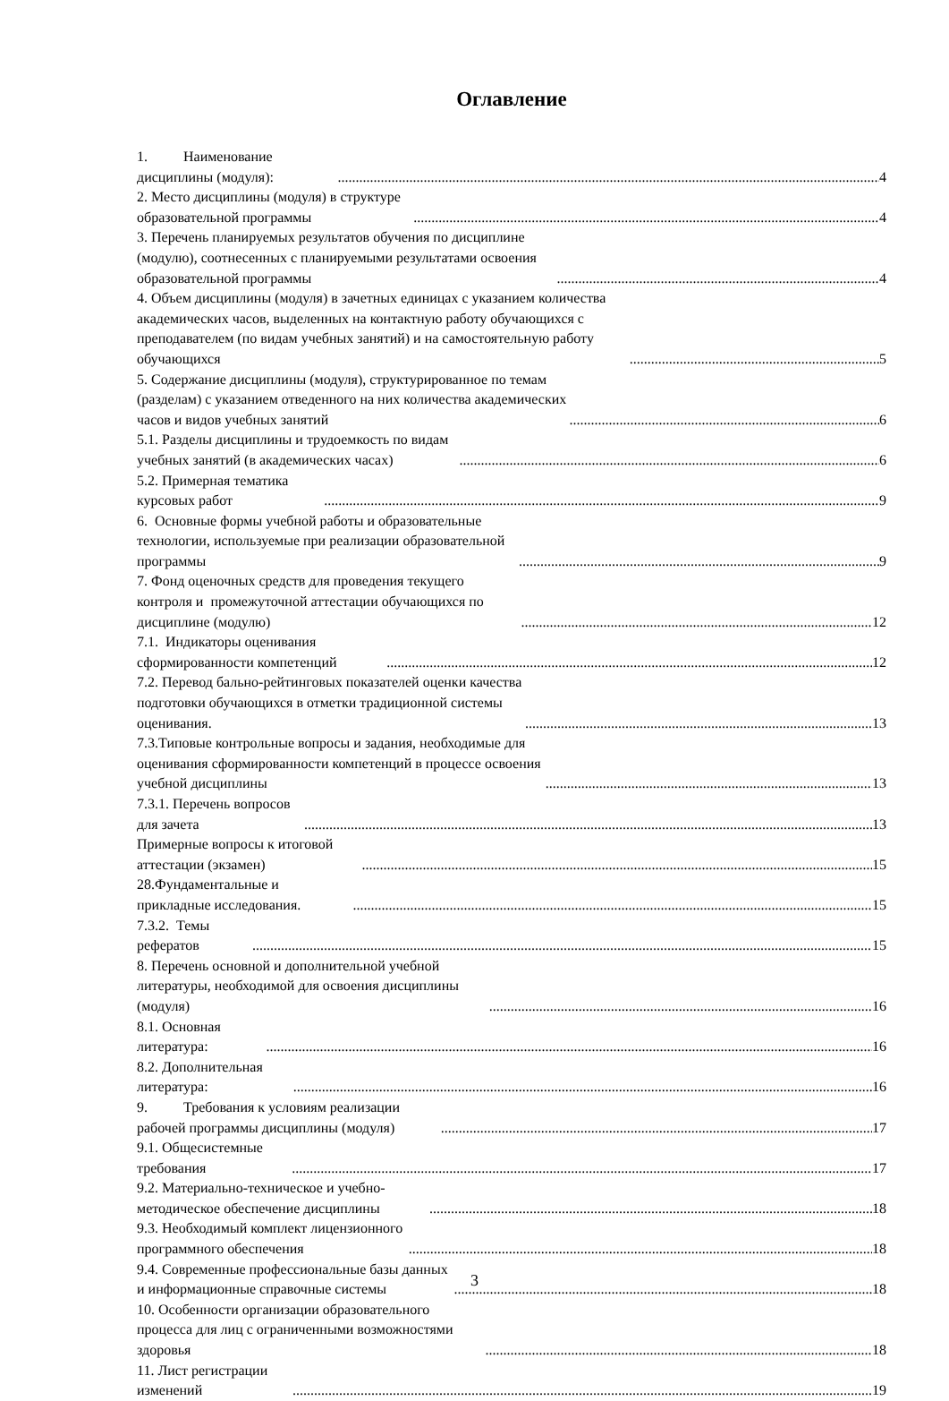Оглавление
1. Наименование дисциплины (модуля): 4
2. Место дисциплины (модуля) в структуре образовательной программы 4
3. Перечень планируемых результатов обучения по дисциплине (модулю), соотнесенных с планируемыми результатами освоения образовательной программы 4
4. Объем дисциплины (модуля) в зачетных единицах с указанием количества академических часов, выделенных на контактную работу обучающихся с преподавателем (по видам учебных занятий) и на самостоятельную работу обучающихся 5
5. Содержание дисциплины (модуля), структурированное по темам (разделам) с указанием отведенного на них количества академических часов и видов учебных занятий 6
5.1. Разделы дисциплины и трудоемкость по видам учебных занятий (в академических часах) 6
5.2. Примерная тематика курсовых работ 9
6. Основные формы учебной работы и образовательные технологии, используемые при реализации образовательной программы 9
7. Фонд оценочных средств для проведения текущего контроля и промежуточной аттестации обучающихся по дисциплине (модулю) 12
7.1. Индикаторы оценивания сформированности компетенций 12
7.2. Перевод бально-рейтинговых показателей оценки качества подготовки обучающихся в отметки традиционной системы оценивания. 13
7.3.Типовые контрольные вопросы и задания, необходимые для оценивания сформированности компетенций в процессе освоения учебной дисциплины 13
7.3.1. Перечень вопросов для зачета 13
Примерные вопросы к итоговой аттестации (экзамен) 15
28.Фундаментальные и прикладные исследования. 15
7.3.2. Темы рефератов 15
8. Перечень основной и дополнительной учебной литературы, необходимой для освоения дисциплины (модуля) 16
8.1. Основная литература: 16
8.2. Дополнительная литература: 16
9. Требования к условиям реализации рабочей программы дисциплины (модуля) 17
9.1. Общесистемные требования 17
9.2. Материально-техническое и учебно-методическое обеспечение дисциплины 18
9.3. Необходимый комплект лицензионного программного обеспечения 18
9.4. Современные профессиональные базы данных и информационные справочные системы 18
10. Особенности организации образовательного процесса для лиц с ограниченными возможностями здоровья 18
11. Лист регистрации изменений 19
3